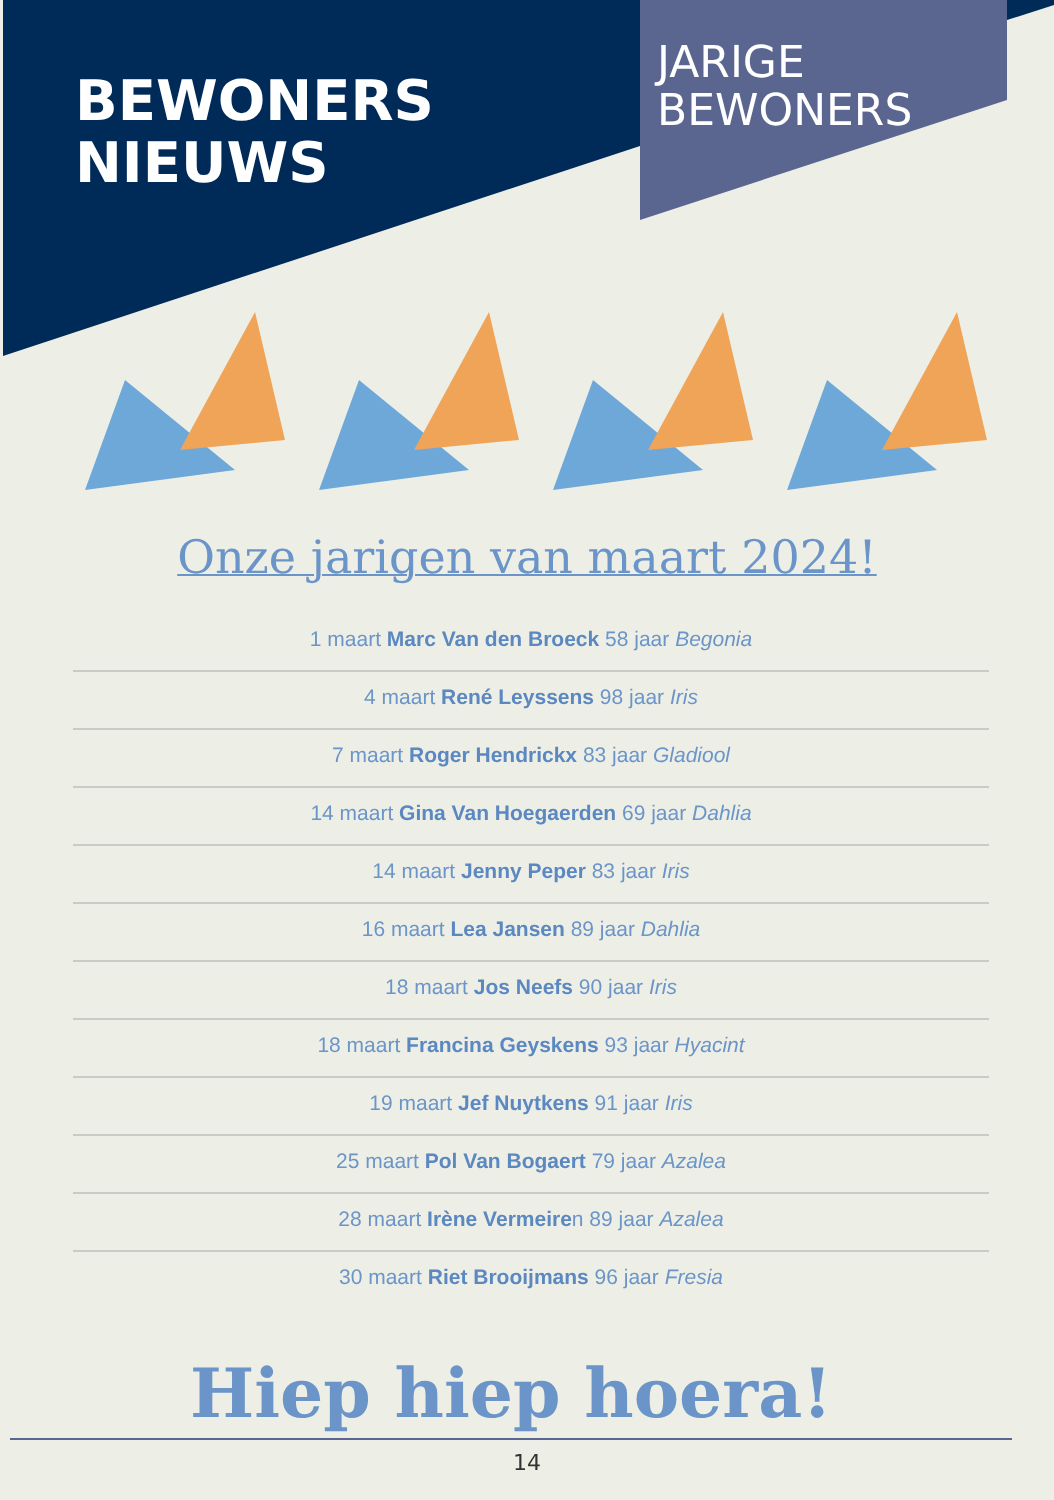BEWONERS
NIEUWS
JARIGE
BEWONERS
Onze jarigen van maart 2024!
1 maart Marc Van den Broeck 58 jaar Begonia
4 maart René Leyssens 98 jaar Iris
7 maart Roger Hendrickx 83 jaar Gladiool
14 maart Gina Van Hoegaerden 69 jaar Dahlia
14 maart Jenny Peper 83 jaar Iris
16 maart Lea Jansen 89 jaar Dahlia
18 maart Jos Neefs 90 jaar Iris
18 maart Francina Geyskens 93 jaar Hyacint
19 maart Jef Nuytkens 91 jaar Iris
25 maart Pol Van Bogaert 79 jaar Azalea
28 maart Irène Vermeiren 89 jaar Azalea
30 maart Riet Brooijmans 96 jaar Fresia
Hiep hiep hoera!
14